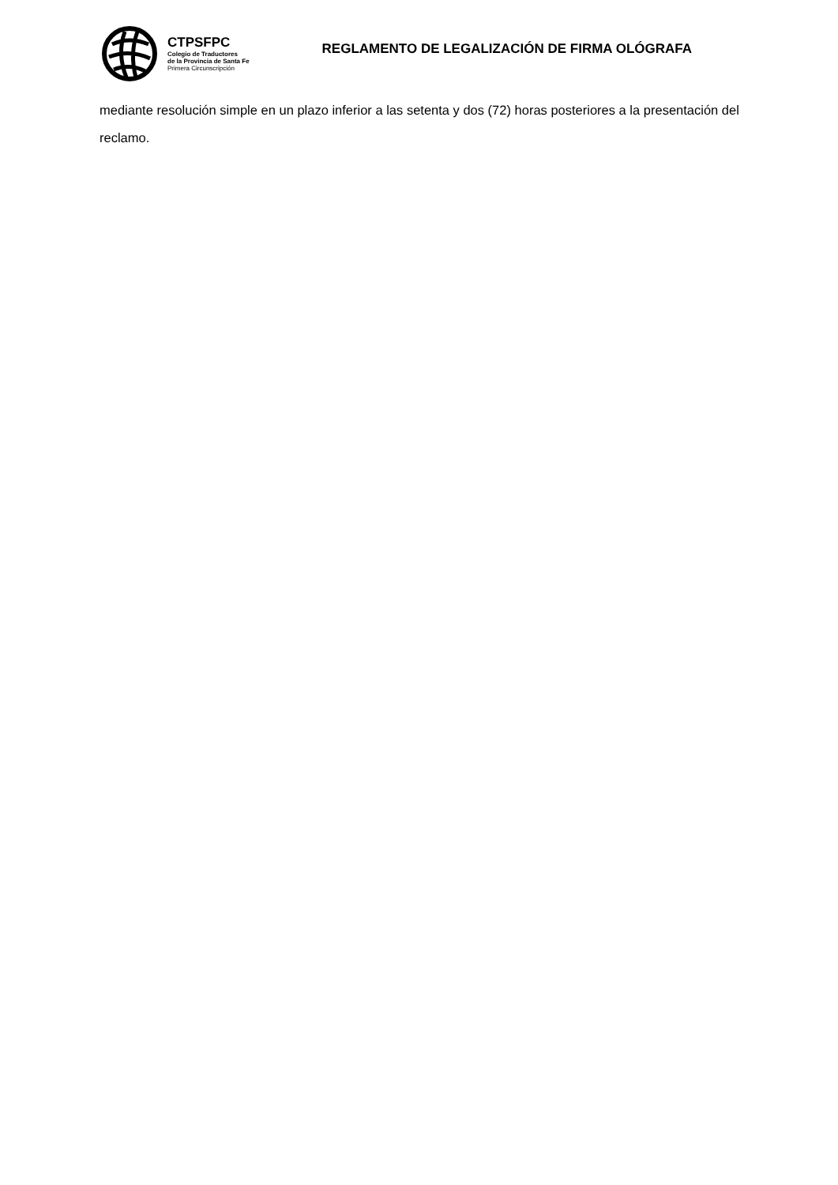CTPSFPC
Colegio de Traductores
de la Provincia de Santa Fe
Primera Circunscripción
REGLAMENTO DE LEGALIZACIÓN DE FIRMA OLÓGRAFA
mediante resolución simple en un plazo inferior a las setenta y dos (72) horas posteriores a la presentación del reclamo.